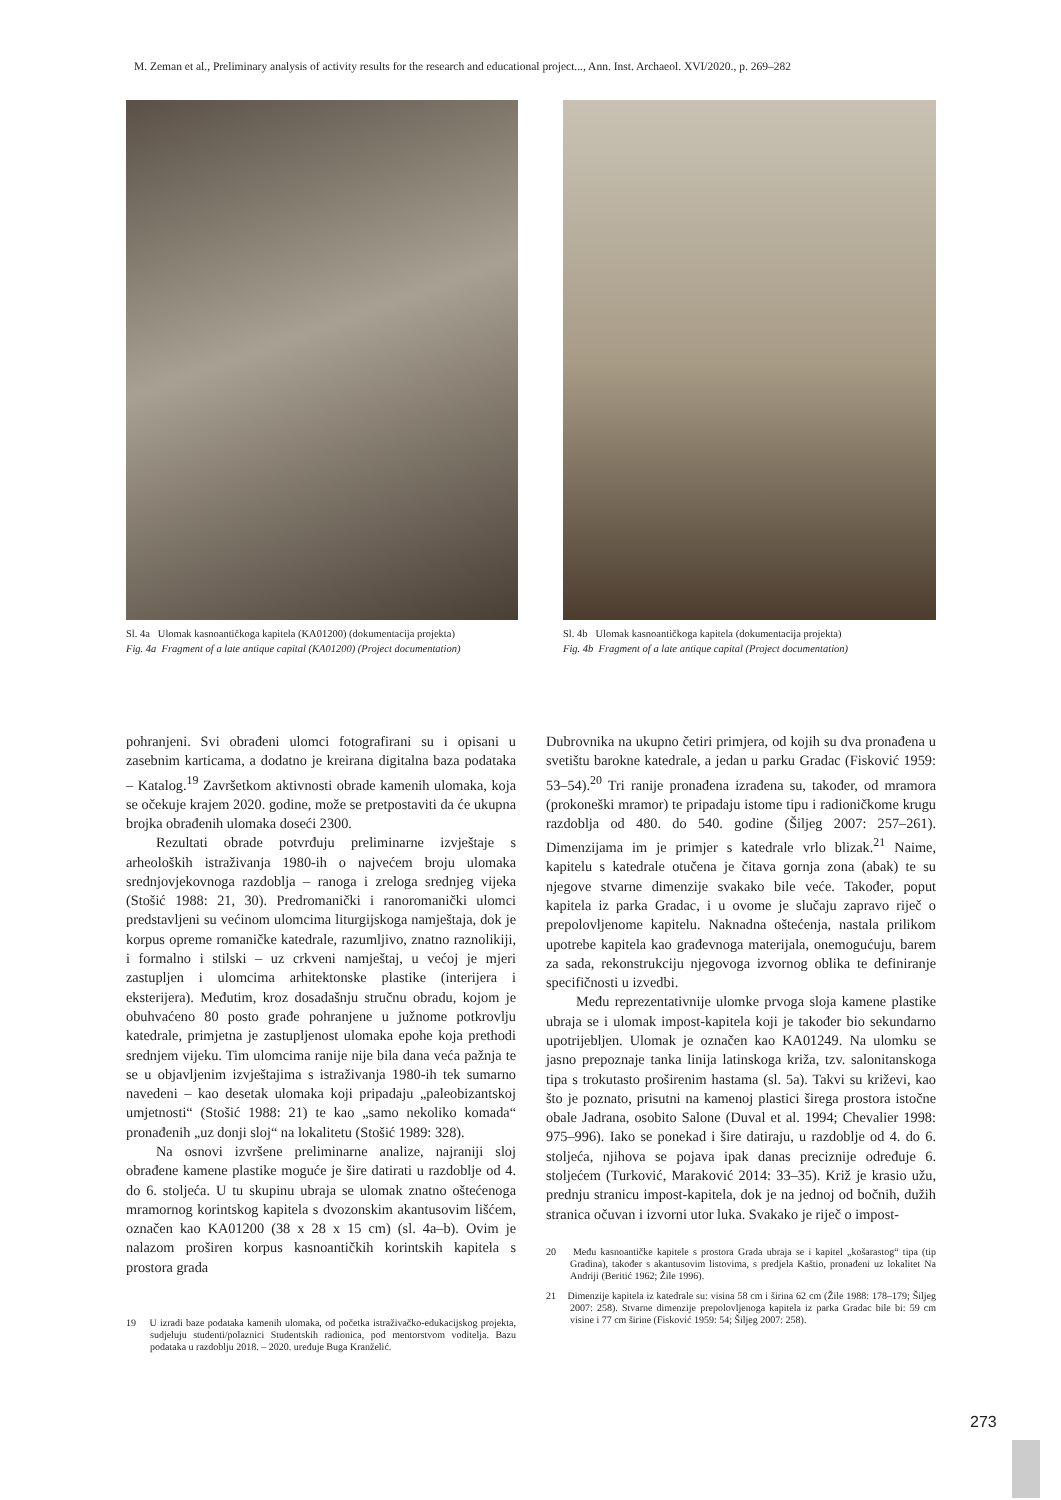M. Zeman et al., Preliminary analysis of activity results for the research and educational project..., Ann. Inst. Archaeol. XVI/2020., p. 269–282
Sl. 4a Ulomak kasnoantičkoga kapitela (KA01200) (dokumentacija projekta)
Fig. 4a Fragment of a late antique capital (KA01200) (Project documentation)
Sl. 4b Ulomak kasnoantičkoga kapitela (dokumentacija projekta)
Fig. 4b Fragment of a late antique capital (Project documentation)
pohranjeni. Svi obrađeni ulomci fotografirani su i opisani u zasebnim karticama, a dodatno je kreirana digitalna baza podataka – Katalog.<sup>19</sup> Završetkom aktivnosti obrade kamenih ulomaka, koja se očekuje krajem 2020. godine, može se pretpostaviti da će ukupna brojka obrađenih ulomaka doseći 2300.
Rezultati obrade potvrđuju preliminarne izvještaje s arheoloških istraživanja 1980-ih o najvećem broju ulomaka srednjovjekovnoga razdoblja – ranoga i zreloga srednjeg vijeka (Stošić 1988: 21, 30). Predromanički i ranoromanički ulomci predstavljeni su većinom ulomcima liturgijskoga namještaja, dok je korpus opreme romaničke katedrale, razumljivo, znatno raznolikiji, i formalno i stilski – uz crkveni namještaj, u većoj je mjeri zastupljen i ulomcima arhitektonske plastike (interijera i eksterijera). Međutim, kroz dosadašnju stručnu obradu, kojom je obuhvaćeno 80 posto građe pohranjene u južnome potkrovlju katedrale, primjetna je zastupljenost ulomaka epohe koja prethodi srednjem vijeku. Tim ulomcima ranije nije bila dana veća pažnja te se u objavljenim izvještajima s istraživanja 1980-ih tek sumarno navedeni – kao desetak ulomaka koji pripadaju „paleobizantskoj umjetnosti“ (Stošić 1988: 21) te kao „samo nekoliko komada“ pronađenih „uz donji sloj“ na lokalitetu (Stošić 1989: 328).
Na osnovi izvršene preliminarne analize, najraniji sloj obrađene kamene plastike moguće je šire datirati u razdoblje od 4. do 6. stoljeća. U tu skupinu ubraja se ulomak znatno oštećenoga mramornog korintskog kapitela s dvozonskim akantusovim lišćem, označen kao KA01200 (38 x 28 x 15 cm) (sl. 4a–b). Ovim je nalazom proširen korpus kasnoantičkih korintskih kapitela s prostora grada
19 U izradi baze podataka kamenih ulomaka, od početka istraživačko-edukacijskog projekta, sudjeluju studenti/polaznici Studentskih radionica, pod mentorstvom voditelja. Bazu podataka u razdoblju 2018. – 2020. uređuje Buga Kranželić.
Dubrovnika na ukupno četiri primjera, od kojih su dva pronađena u svetištu barokne katedrale, a jedan u parku Gradac (Fisković 1959: 53–54).<sup>20</sup> Tri ranije pronađena izrađena su, također, od mramora (prokoneški mramor) te pripadaju istome tipu i radioničkome krugu razdoblja od 480. do 540. godine (Šiljeg 2007: 257–261). Dimenzijama im je primjer s katedrale vrlo blizak.<sup>21</sup> Naime, kapitelu s katedrale otučena je čitava gornja zona (abak) te su njegove stvarne dimenzije svakako bile veće. Također, poput kapitela iz parka Gradac, i u ovome je slučaju zapravo riječ o prepolovljenome kapitelu. Naknadna oštećenja, nastala prilikom upotrebe kapitela kao građevnoga materijala, onemogućuju, barem za sada, rekonstrukciju njegovoga izvornog oblika te definiranje specifičnosti u izvedbi.
Među reprezentativnije ulomke prvoga sloja kamene plastike ubraja se i ulomak impost-kapitela koji je također bio sekundarno upotrijebljen. Ulomak je označen kao KA01249. Na ulomku se jasno prepoznaje tanka linija latinskoga križa, tzv. salonitanskoga tipa s trokutasto proširenim hastama (sl. 5a). Takvi su križevi, kao što je poznato, prisutni na kamenoj plastici širega prostora istočne obale Jadrana, osobito Salone (Duval et al. 1994; Chevalier 1998: 975–996). Iako se ponekad i šire datiraju, u razdoblje od 4. do 6. stoljeća, njihova se pojava ipak danas preciznije određuje 6. stoljećem (Turković, Maraković 2014: 33–35). Križ je krasio užu, prednju stranicu impost-kapitela, dok je na jednoj od bočnih, dužih stranica očuvan i izvorni utor luka. Svakako je riječ o impost-
20 Među kasnoantičke kapitele s prostora Grada ubraja se i kapitel „košarastog“ tipa (tip Gradina), također s akantusovim listovima, s predjela Kaštio, pronađeni uz lokalitet Na Andriji (Beritić 1962; Žile 1996).
21 Dimenzije kapitela iz katedrale su: visina 58 cm i širina 62 cm (Žile 1988: 178–179; Šiljeg 2007: 258). Stvarne dimenzije prepolovljenoga kapitela iz parka Gradac bile bi: 59 cm visine i 77 cm širine (Fisković 1959: 54; Šiljeg 2007: 258).
273